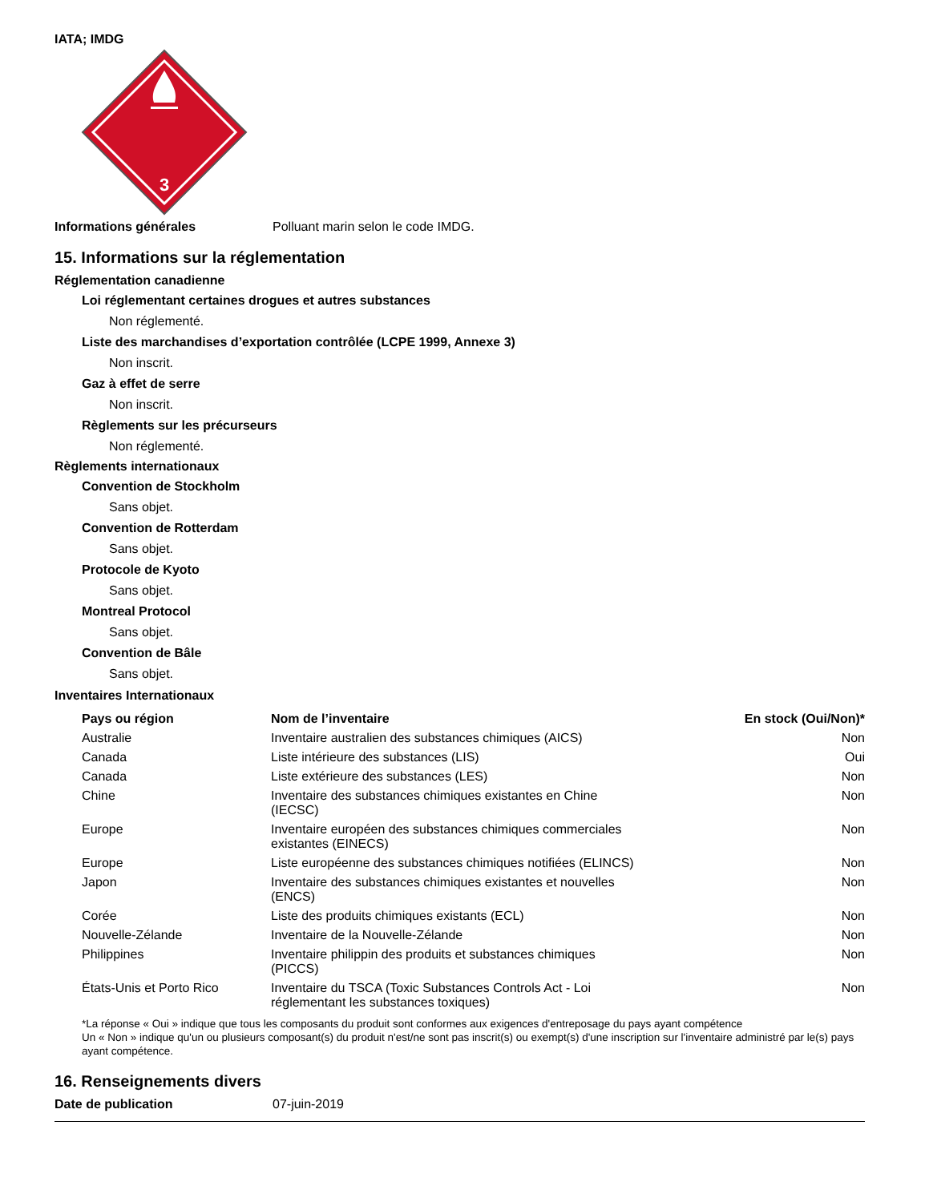IATA; IMDG
3
Informations générales Polluant marin selon le code IMDG.
15. Informations sur la réglementation
Réglementation canadienne
Loi réglementant certaines drogues et autres substances
Non réglementé.
Liste des marchandises d’exportation contrôlée (LCPE 1999, Annexe 3)
Non inscrit.
Gaz à effet de serre
Non inscrit.
Règlements sur les précurseurs
Non réglementé.
Règlements internationaux
Convention de Stockholm
Sans objet.
Convention de Rotterdam
Sans objet.
Protocole de Kyoto
Sans objet.
Montreal Protocol
Sans objet.
Convention de Bâle
Sans objet.
Inventaires Internationaux
| Pays ou région | Nom de l’inventaire | En stock (Oui/Non)* |
| --- | --- | --- |
| Australie | Inventaire australien des substances chimiques (AICS) | Non |
| Canada | Liste intérieure des substances (LIS) | Oui |
| Canada | Liste extérieure des substances (LES) | Non |
| Chine | Inventaire des substances chimiques existantes en Chine (IECSC) | Non |
| Europe | Inventaire européen des substances chimiques commerciales existantes (EINECS) | Non |
| Europe | Liste européenne des substances chimiques notifiées (ELINCS) | Non |
| Japon | Inventaire des substances chimiques existantes et nouvelles (ENCS) | Non |
| Corée | Liste des produits chimiques existants (ECL) | Non |
| Nouvelle-Zélande | Inventaire de la Nouvelle-Zélande | Non |
| Philippines | Inventaire philippin des produits et substances chimiques (PICCS) | Non |
| États-Unis et Porto Rico | Inventaire du TSCA (Toxic Substances Controls Act - Loi réglementant les substances toxiques) | Non |
*La réponse « Oui » indique que tous les composants du produit sont conformes aux exigences d'entreposage du pays ayant compétence
Un « Non » indique qu'un ou plusieurs composant(s) du produit n'est/ne sont pas inscrit(s) ou exempt(s) d'une inscription sur l'inventaire administré par le(s) pays ayant compétence.
16. Renseignements divers
Date de publication 07-juin-2019